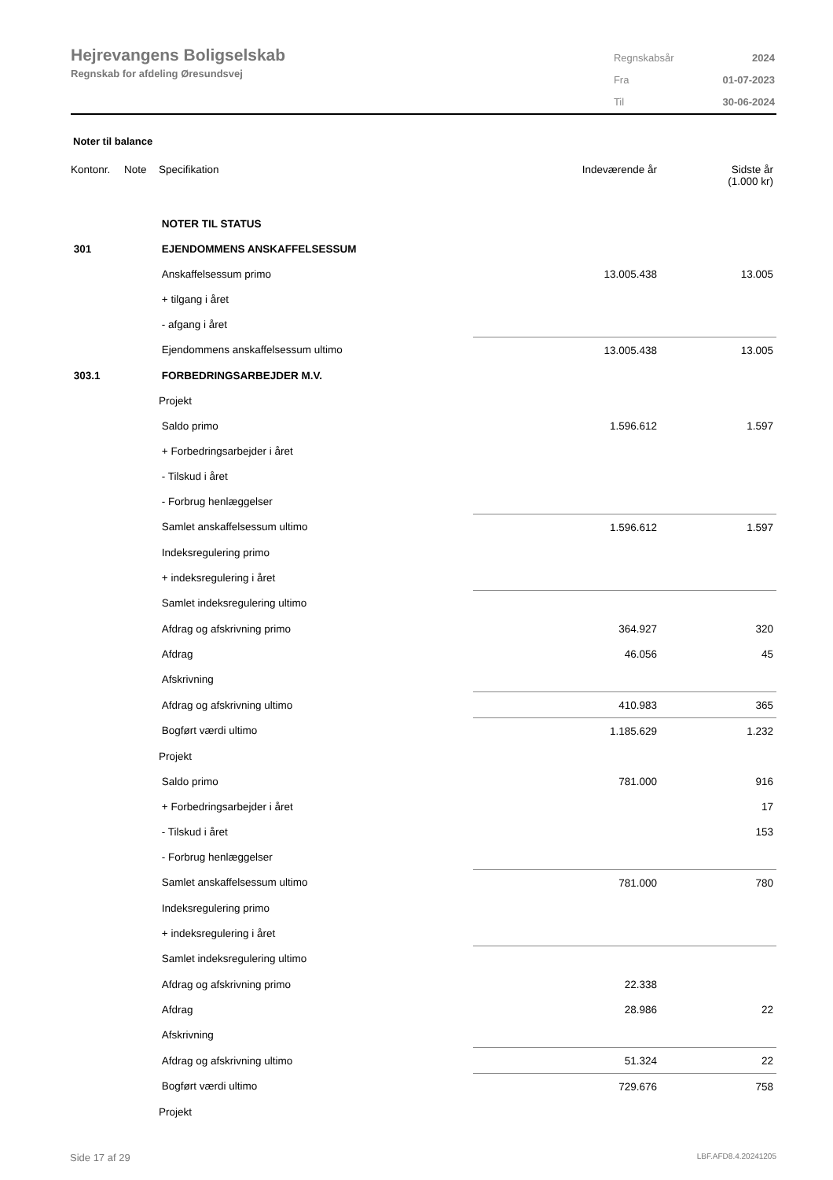Hejrevangens Boligselskab
Regnskab for afdeling Øresundsvej
| Regnskabsår | 2024 |
| Fra | 01-07-2023 |
| Til | 30-06-2024 |
Noter til balance
| Kontonr. | Note | Specifikation | Indeværende år | Sidste år (1.000 kr) |
| --- | --- | --- | --- | --- |
| | | NOTER TIL STATUS | | |
| 301 | | EJENDOMMENS ANSKAFFELSESSUM | | |
| | | Anskaffelsessum primo | 13.005.438 | 13.005 |
| | | + tilgang i året | | |
| | | - afgang i året | | |
| | | Ejendommens anskaffelsessum ultimo | 13.005.438 | 13.005 |
| 303.1 | | FORBEDRINGSARBEJDER M.V. | | |
| | | Projekt | | |
| | | Saldo primo | 1.596.612 | 1.597 |
| | | + Forbedringsarbejder i året | | |
| | | - Tilskud i året | | |
| | | - Forbrug henlæggelser | | |
| | | Samlet anskaffelsessum ultimo | 1.596.612 | 1.597 |
| | | Indeksregulering primo | | |
| | | + indeksregulering i året | | |
| | | Samlet indeksregulering ultimo | | |
| | | Afdrag og afskrivning primo | 364.927 | 320 |
| | | Afdrag | 46.056 | 45 |
| | | Afskrivning | | |
| | | Afdrag og afskrivning ultimo | 410.983 | 365 |
| | | Bogført værdi ultimo | 1.185.629 | 1.232 |
| | | Projekt | | |
| | | Saldo primo | 781.000 | 916 |
| | | + Forbedringsarbejder i året | | 17 |
| | | - Tilskud i året | | 153 |
| | | - Forbrug henlæggelser | | |
| | | Samlet anskaffelsessum ultimo | 781.000 | 780 |
| | | Indeksregulering primo | | |
| | | + indeksregulering i året | | |
| | | Samlet indeksregulering ultimo | | |
| | | Afdrag og afskrivning primo | 22.338 | |
| | | Afdrag | 28.986 | 22 |
| | | Afskrivning | | |
| | | Afdrag og afskrivning ultimo | 51.324 | 22 |
| | | Bogført værdi ultimo | 729.676 | 758 |
| | | Projekt | | |
Side 17 af 29 LBF.AFD8.4.20241205